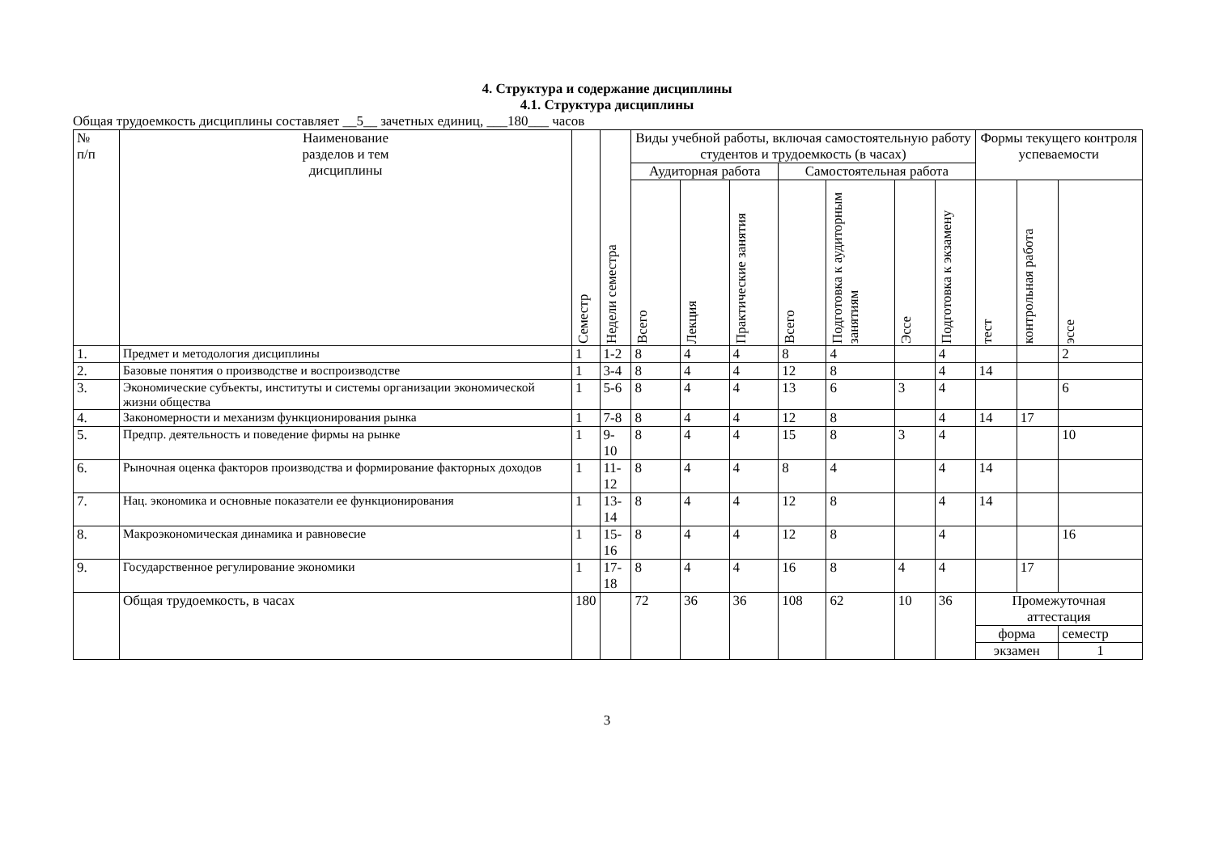4. Структура и содержание дисциплины
4.1. Структура дисциплины
Общая трудоемкость дисциплины составляет __5__ зачетных единиц, ___180___ часов
| № п/п | Наименование разделов и тем дисциплины | Семестр | Недели семестра | Виды учебной работы, включая самостоятельную работу студентов и трудоемкость (в часах) | | | | | | | Формы текущего контроля успеваемости | | |
| --- | --- | --- | --- | --- | --- | --- | --- | --- | --- | --- | --- | --- | --- |
| | | | | Аудиторная работа | | | Самостоятельная работа | | | | | | |
| | | | | Всего | Лекция | Практические занятия | Всего | Подготовка к аудиторным занятиям | Эссе | Подготовка к экзамену | тест | контрольная работа | эссе |
| 1. | Предмет и методология дисциплины | 1 | 1-2 | 8 | 4 | 4 | 8 | 4 | | 4 | | | 2 |
| 2. | Базовые понятия о производстве и воспроизводстве | 1 | 3-4 | 8 | 4 | 4 | 12 | 8 | | 4 | 14 | | |
| 3. | Экономические субъекты, институты и системы организации экономической жизни общества | 1 | 5-6 | 8 | 4 | 4 | 13 | 6 | 3 | 4 | | | 6 |
| 4. | Закономерности и механизм функционирования рынка | 1 | 7-8 | 8 | 4 | 4 | 12 | 8 | | 4 | 14 | 17 | |
| 5. | Предпр. деятельность и поведение фирмы на рынке | 1 | 9-10 | 8 | 4 | 4 | 15 | 8 | 3 | 4 | | | 10 |
| 6. | Рыночная оценка факторов производства и формирование факторных доходов | 1 | 11-12 | 8 | 4 | 4 | 8 | 4 | | 4 | 14 | | |
| 7. | Нац. экономика и основные показатели ее функционирования | 1 | 13-14 | 8 | 4 | 4 | 12 | 8 | | 4 | 14 | | |
| 8. | Макроэкономическая динамика и равновесие | 1 | 15-16 | 8 | 4 | 4 | 12 | 8 | | 4 | | | 16 |
| 9. | Государственное регулирование экономики | 1 | 17-18 | 8 | 4 | 4 | 16 | 8 | 4 | 4 | | 17 | |
| | Общая трудоемкость, в часах | 180 | | 72 | 36 | 36 | 108 | 62 | 10 | 36 | Промежуточная аттестация | | |
| | | | | | | | | | | | форма | | семестр |
| | | | | | | | | | | | экзамен | | 1 |
3